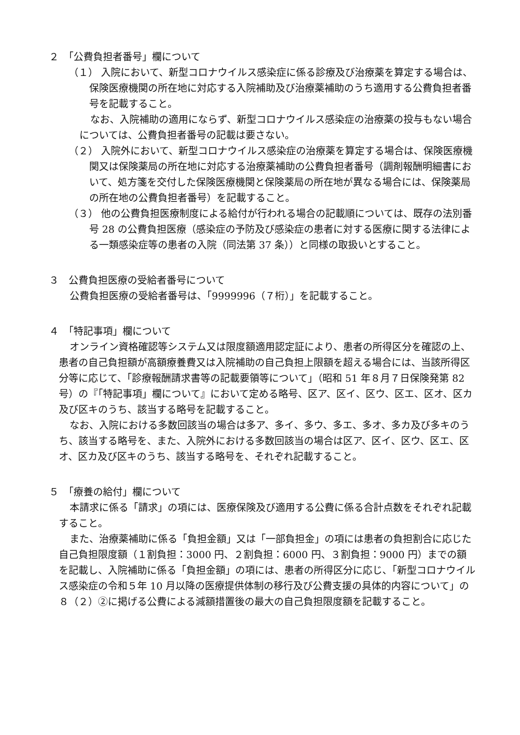２　「公費負担者番号」欄について
（１） 入院において、新型コロナウイルス感染症に係る診療及び治療薬を算定する場合は、保険医療機関の所在地に対応する入院補助及び治療薬補助のうち適用する公費負担者番号を記載すること。
なお、入院補助の適用にならず、新型コロナウイルス感染症の治療薬の投与もない場合については、公費負担者番号の記載は要さない。
（２） 入院外において、新型コロナウイルス感染症の治療薬を算定する場合は、保険医療機関又は保険薬局の所在地に対応する治療薬補助の公費負担者番号（調剤報酬明細書において、処方箋を交付した保険医療機関と保険薬局の所在地が異なる場合には、保険薬局の所在地の公費負担者番号）を記載すること。
（３） 他の公費負担医療制度による給付が行われる場合の記載順については、既存の法別番号 28 の公費負担医療（感染症の予防及び感染症の患者に対する医療に関する法律による一類感染症等の患者の入院（同法第 37 条））と同様の取扱いとすること。
３　公費負担医療の受給者番号について
公費負担医療の受給者番号は、「9999996（７桁）」を記載すること。
４　「特記事項」欄について
オンライン資格確認等システム又は限度額適用認定証により、患者の所得区分を確認の上、患者の自己負担額が高額療養費又は入院補助の自己負担上限額を超える場合には、当該所得区分等に応じて、「診療報酬請求書等の記載要領等について」（昭和 51 年８月７日保険発第 82 号）の『「特記事項」欄について』において定める略号、区ア、区イ、区ウ、区エ、区オ、区カ及び区キのうち、該当する略号を記載すること。
なお、入院における多数回該当の場合は多ア、多イ、多ウ、多エ、多オ、多カ及び多キのうち、該当する略号を、また、入院外における多数回該当の場合は区ア、区イ、区ウ、区エ、区オ、区カ及び区キのうち、該当する略号を、それぞれ記載すること。
５　「療養の給付」欄について
本請求に係る「請求」の項には、医療保険及び適用する公費に係る合計点数をそれぞれ記載すること。
また、治療薬補助に係る「負担金額」又は「一部負担金」の項には患者の負担割合に応じた自己負担限度額（１割負担：3000 円、２割負担：6000 円、３割負担：9000 円）までの額を記載し、入院補助に係る「負担金額」の項には、患者の所得区分に応じ、「新型コロナウイルス感染症の令和５年 10 月以降の医療提供体制の移行及び公費支援の具体的内容について」の８（２）②に掲げる公費による減額措置後の最大の自己負担限度額を記載すること。